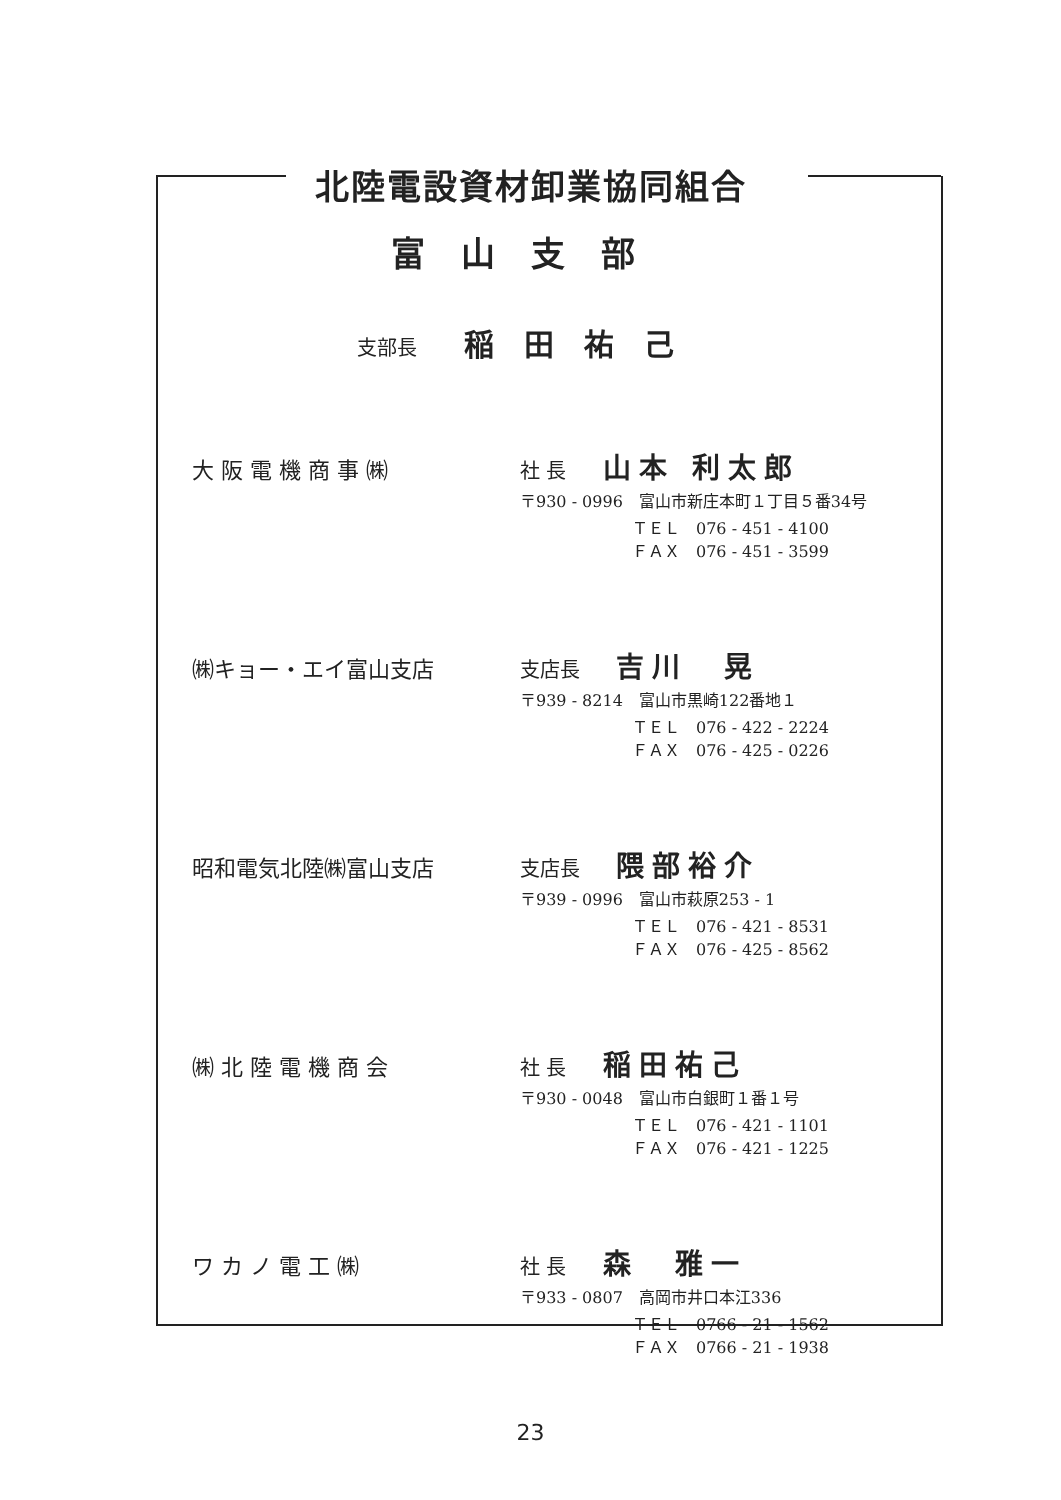北陸電設資材卸業協同組合
富山支部
支部長 稲田祐己
大 阪 電 機 商 事 ㈱
社 長 山本 利太郎
〒930 - 0996　富山市新庄本町１丁目５番34号
ＴＥＬ　076 - 451 - 4100
ＦＡＸ　076 - 451 - 3599
㈱キョー・エイ富山支店
支店長 吉川　晃
〒939 - 8214　富山市黒崎122番地１
ＴＥＬ　076 - 422 - 2224
ＦＡＸ　076 - 425 - 0226
昭和電気北陸㈱富山支店
支店長 隈部裕介
〒939 - 0996　富山市萩原253 - 1
ＴＥＬ　076 - 421 - 8531
ＦＡＸ　076 - 425 - 8562
㈱ 北 陸 電 機 商 会
社 長 稲田祐己
〒930 - 0048　富山市白銀町１番１号
ＴＥＬ　076 - 421 - 1101
ＦＡＸ　076 - 421 - 1225
ワ カ ノ 電 工 ㈱
社 長 森　雅一
〒933 - 0807　高岡市井口本江336
ＴＥＬ　0766 - 21 - 1562
ＦＡＸ　0766 - 21 - 1938
23